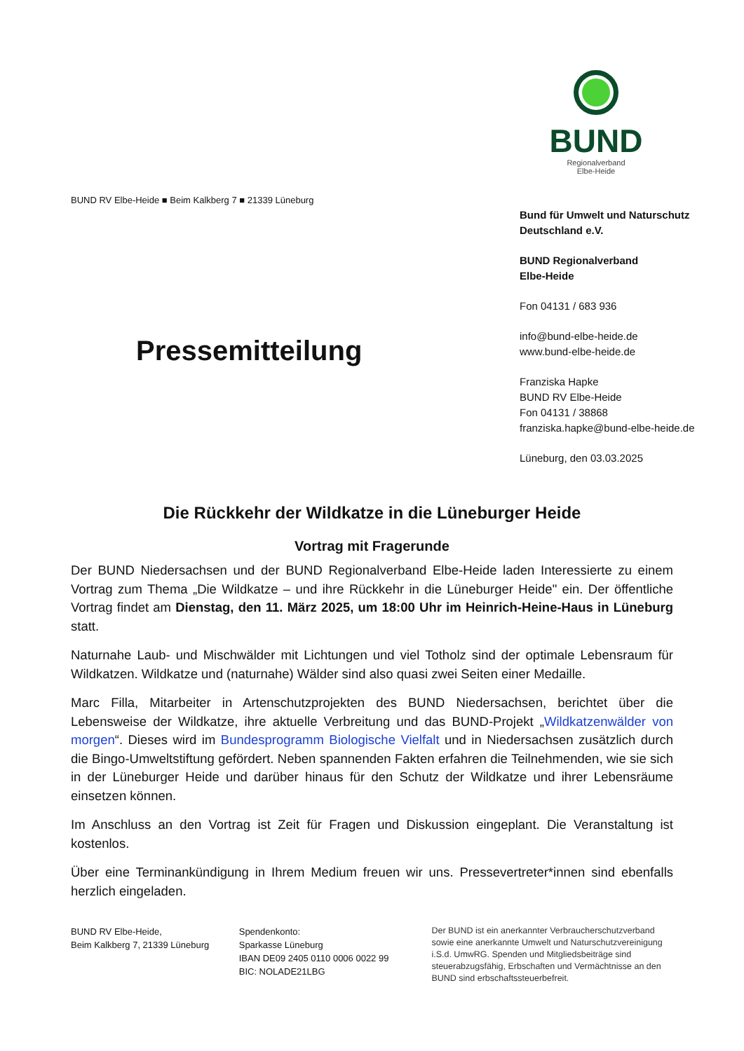BUND
Regionalverband
Elbe-Heide
BUND RV Elbe-Heide ■ Beim Kalkberg 7 ■ 21339 Lüneburg
Pressemitteilung
Bund für Umwelt und Naturschutz
Deutschland e.V.
BUND Regionalverband
Elbe-Heide
Fon 04131 / 683 936
info@bund-elbe-heide.de
www.bund-elbe-heide.de
Franziska Hapke
BUND RV Elbe-Heide
Fon 04131 / 38868
franziska.hapke@bund-elbe-heide.de
Lüneburg, den 03.03.2025
Die Rückkehr der Wildkatze in die Lüneburger Heide
Vortrag mit Fragerunde
Der BUND Niedersachsen und der BUND Regionalverband Elbe-Heide laden Interessierte zu einem Vortrag zum Thema „Die Wildkatze – und ihre Rückkehr in die Lüneburger Heide" ein. Der öffentliche Vortrag findet am Dienstag, den 11. März 2025, um 18:00 Uhr im Heinrich-Heine-Haus in Lüneburg statt.
Naturnahe Laub- und Mischwälder mit Lichtungen und viel Totholz sind der optimale Lebensraum für Wildkatzen. Wildkatze und (naturnahe) Wälder sind also quasi zwei Seiten einer Medaille.
Marc Filla, Mitarbeiter in Artenschutzprojekten des BUND Niedersachsen, berichtet über die Lebensweise der Wildkatze, ihre aktuelle Verbreitung und das BUND-Projekt „Wildkatzenwälder von morgen“. Dieses wird im Bundesprogramm Biologische Vielfalt und in Niedersachsen zusätzlich durch die Bingo-Umweltstiftung gefördert. Neben spannenden Fakten erfahren die Teilnehmenden, wie sie sich in der Lüneburger Heide und darüber hinaus für den Schutz der Wildkatze und ihrer Lebensräume einsetzen können.
Im Anschluss an den Vortrag ist Zeit für Fragen und Diskussion eingeplant. Die Veranstaltung ist kostenlos.
Über eine Terminankündigung in Ihrem Medium freuen wir uns. Pressevertreter*innen sind ebenfalls herzlich eingeladen.
BUND RV Elbe-Heide,
Beim Kalkberg 7, 21339 Lüneburg
Spendenkonto:
Sparkasse Lüneburg
IBAN DE09 2405 0110 0006 0022 99
BIC: NOLADE21LBG
Der BUND ist ein anerkannter Verbraucherschutzverband sowie eine anerkannte Umwelt und Naturschutzvereinigung i.S.d. UmwRG. Spenden und Mitgliedsbeiträge sind steuerabzugsfähig, Erbschaften und Vermächtnisse an den BUND sind erbschaftssteuerbefreit.